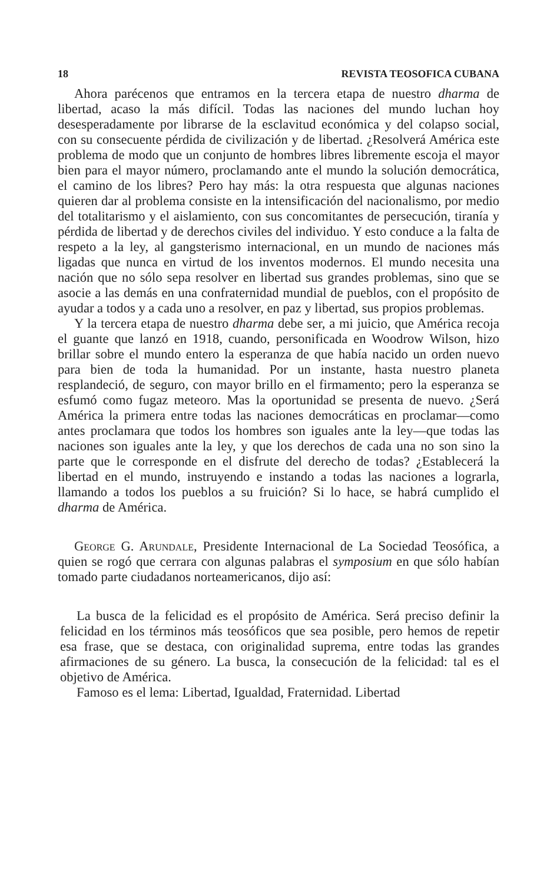18 REVISTA TEOSOFICA CUBANA
Ahora parécenos que entramos en la tercera etapa de nuestro dharma de libertad, acaso la más difícil. Todas las naciones del mundo luchan hoy desesperadamente por librarse de la esclavitud económica y del colapso social, con su consecuente pérdida de civilización y de libertad. ¿Resolverá América este problema de modo que un conjunto de hombres libres libremente escoja el mayor bien para el mayor número, proclamando ante el mundo la solución democrática, el camino de los libres? Pero hay más: la otra respuesta que algunas naciones quieren dar al problema consiste en la intensificación del nacionalismo, por medio del totalitarismo y el aislamiento, con sus concomitantes de persecución, tiranía y pérdida de libertad y de derechos civiles del individuo. Y esto conduce a la falta de respeto a la ley, al gangsterismo internacional, en un mundo de naciones más ligadas que nunca en virtud de los inventos modernos. El mundo necesita una nación que no sólo sepa resolver en libertad sus grandes problemas, sino que se asocie a las demás en una confraternidad mundial de pueblos, con el propósito de ayudar a todos y a cada uno a resolver, en paz y libertad, sus propios problemas.
Y la tercera etapa de nuestro dharma debe ser, a mi juicio, que América recoja el guante que lanzó en 1918, cuando, personificada en Woodrow Wilson, hizo brillar sobre el mundo entero la esperanza de que había nacido un orden nuevo para bien de toda la humanidad. Por un instante, hasta nuestro planeta resplandeció, de seguro, con mayor brillo en el firmamento; pero la esperanza se esfumó como fugaz meteoro. Mas la oportunidad se presenta de nuevo. ¿Será América la primera entre todas las naciones democráticas en proclamar—como antes proclamara que todos los hombres son iguales ante la ley—que todas las naciones son iguales ante la ley, y que los derechos de cada una no son sino la parte que le corresponde en el disfrute del derecho de todas? ¿Establecerá la libertad en el mundo, instruyendo e instando a todas las naciones a lograrla, llamando a todos los pueblos a su fruición? Si lo hace, se habrá cumplido el dharma de América.
George G. Arundale, Presidente Internacional de La Sociedad Teosófica, a quien se rogó que cerrara con algunas palabras el symposium en que sólo habían tomado parte ciudadanos norteamericanos, dijo así:
La busca de la felicidad es el propósito de América. Será preciso definir la felicidad en los términos más teosóficos que sea posible, pero hemos de repetir esa frase, que se destaca, con originalidad suprema, entre todas las grandes afirmaciones de su género. La busca, la consecución de la felicidad: tal es el objetivo de América.
Famoso es el lema: Libertad, Igualdad, Fraternidad. Libertad